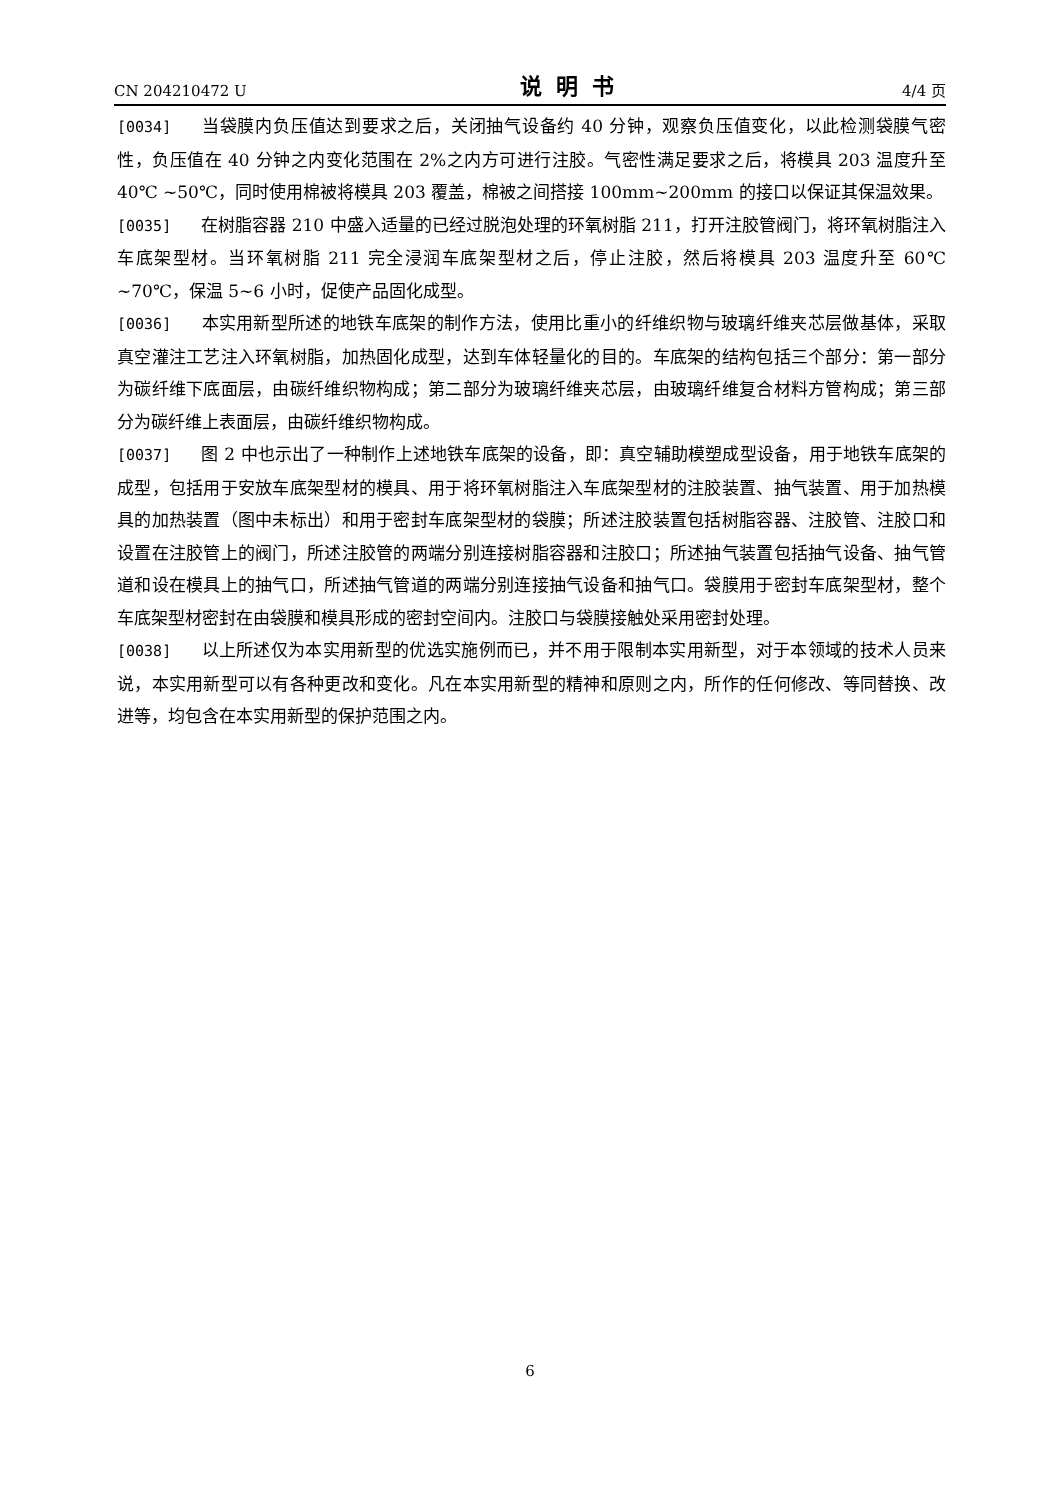CN 204210472 U 说明书 4/4 页
[0034] 当袋膜内负压值达到要求之后，关闭抽气设备约 40 分钟，观察负压值变化，以此检测袋膜气密性，负压值在 40 分钟之内变化范围在 2%之内方可进行注胶。气密性满足要求之后，将模具 203 温度升至 40℃ ~50℃，同时使用棉被将模具 203 覆盖，棉被之间搭接 100mm~200mm 的接口以保证其保温效果。
[0035] 在树脂容器 210 中盛入适量的已经过脱泡处理的环氧树脂 211，打开注胶管阀门，将环氧树脂注入车底架型材。当环氧树脂 211 完全浸润车底架型材之后，停止注胶，然后将模具 203 温度升至 60℃ ~70℃，保温 5~6 小时，促使产品固化成型。
[0036] 本实用新型所述的地铁车底架的制作方法，使用比重小的纤维织物与玻璃纤维夹芯层做基体，采取真空灌注工艺注入环氧树脂，加热固化成型，达到车体轻量化的目的。车底架的结构包括三个部分：第一部分为碳纤维下底面层，由碳纤维织物构成；第二部分为玻璃纤维夹芯层，由玻璃纤维复合材料方管构成；第三部分为碳纤维上表面层，由碳纤维织物构成。
[0037] 图 2 中也示出了一种制作上述地铁车底架的设备，即：真空辅助模塑成型设备，用于地铁车底架的成型，包括用于安放车底架型材的模具、用于将环氧树脂注入车底架型材的注胶装置、抽气装置、用于加热模具的加热装置（图中未标出）和用于密封车底架型材的袋膜；所述注胶装置包括树脂容器、注胶管、注胶口和设置在注胶管上的阀门，所述注胶管的两端分别连接树脂容器和注胶口；所述抽气装置包括抽气设备、抽气管道和设在模具上的抽气口，所述抽气管道的两端分别连接抽气设备和抽气口。袋膜用于密封车底架型材，整个车底架型材密封在由袋膜和模具形成的密封空间内。注胶口与袋膜接触处采用密封处理。
[0038] 以上所述仅为本实用新型的优选实施例而已，并不用于限制本实用新型，对于本领域的技术人员来说，本实用新型可以有各种更改和变化。凡在本实用新型的精神和原则之内，所作的任何修改、等同替换、改进等，均包含在本实用新型的保护范围之内。
6